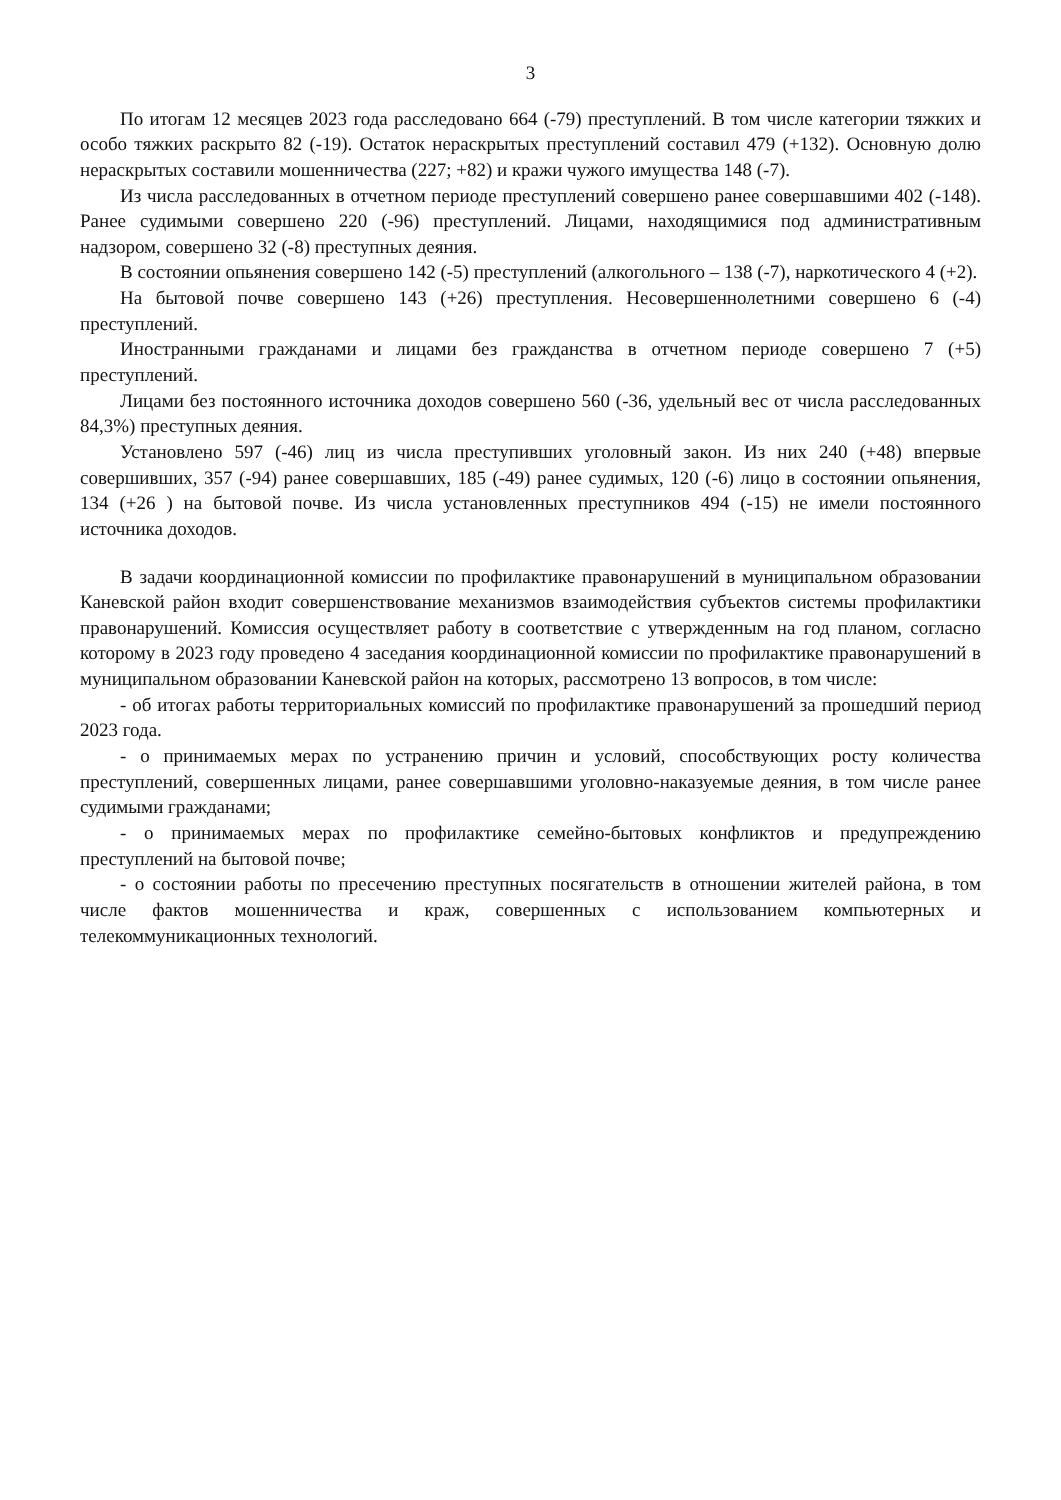3
По итогам 12 месяцев 2023 года расследовано 664 (-79) преступлений. В том числе категории тяжких и особо тяжких раскрыто 82 (-19). Остаток нераскрытых преступлений составил 479 (+132). Основную долю нераскрытых составили мошенничества (227; +82) и кражи чужого имущества 148 (-7).
Из числа расследованных в отчетном периоде преступлений совершено ранее совершавшими 402 (-148). Ранее судимыми совершено 220 (-96) преступлений. Лицами, находящимися под административным надзором, совершено 32 (-8) преступных деяния.
В состоянии опьянения совершено 142 (-5) преступлений (алкогольного – 138 (-7), наркотического 4 (+2).
На бытовой почве совершено 143 (+26) преступления. Несовершеннолетними совершено 6 (-4) преступлений.
Иностранными гражданами и лицами без гражданства в отчетном периоде совершено 7 (+5) преступлений.
Лицами без постоянного источника доходов совершено 560 (-36, удельный вес от числа расследованных 84,3%) преступных деяния.
Установлено 597 (-46) лиц из числа преступивших уголовный закон. Из них 240 (+48) впервые совершивших, 357 (-94) ранее совершавших, 185 (-49) ранее судимых, 120 (-6) лицо в состоянии опьянения, 134 (+26 ) на бытовой почве. Из числа установленных преступников 494 (-15) не имели постоянного источника доходов.
В задачи координационной комиссии по профилактике правонарушений в муниципальном образовании Каневской район входит совершенствование механизмов взаимодействия субъектов системы профилактики правонарушений. Комиссия осуществляет работу в соответствие с утвержденным на год планом, согласно которому в 2023 году проведено 4 заседания координационной комиссии по профилактике правонарушений в муниципальном образовании Каневской район на которых, рассмотрено 13 вопросов, в том числе:
- об итогах работы территориальных комиссий по профилактике правонарушений за прошедший период 2023 года.
- о принимаемых мерах по устранению причин и условий, способствующих росту количества преступлений, совершенных лицами, ранее совершавшими уголовно-наказуемые деяния, в том числе ранее судимыми гражданами;
- о принимаемых мерах по профилактике семейно-бытовых конфликтов и предупреждению преступлений на бытовой почве;
- о состоянии работы по пресечению преступных посягательств в отношении жителей района, в том числе фактов мошенничества и краж, совершенных с использованием компьютерных и телекоммуникационных технологий.